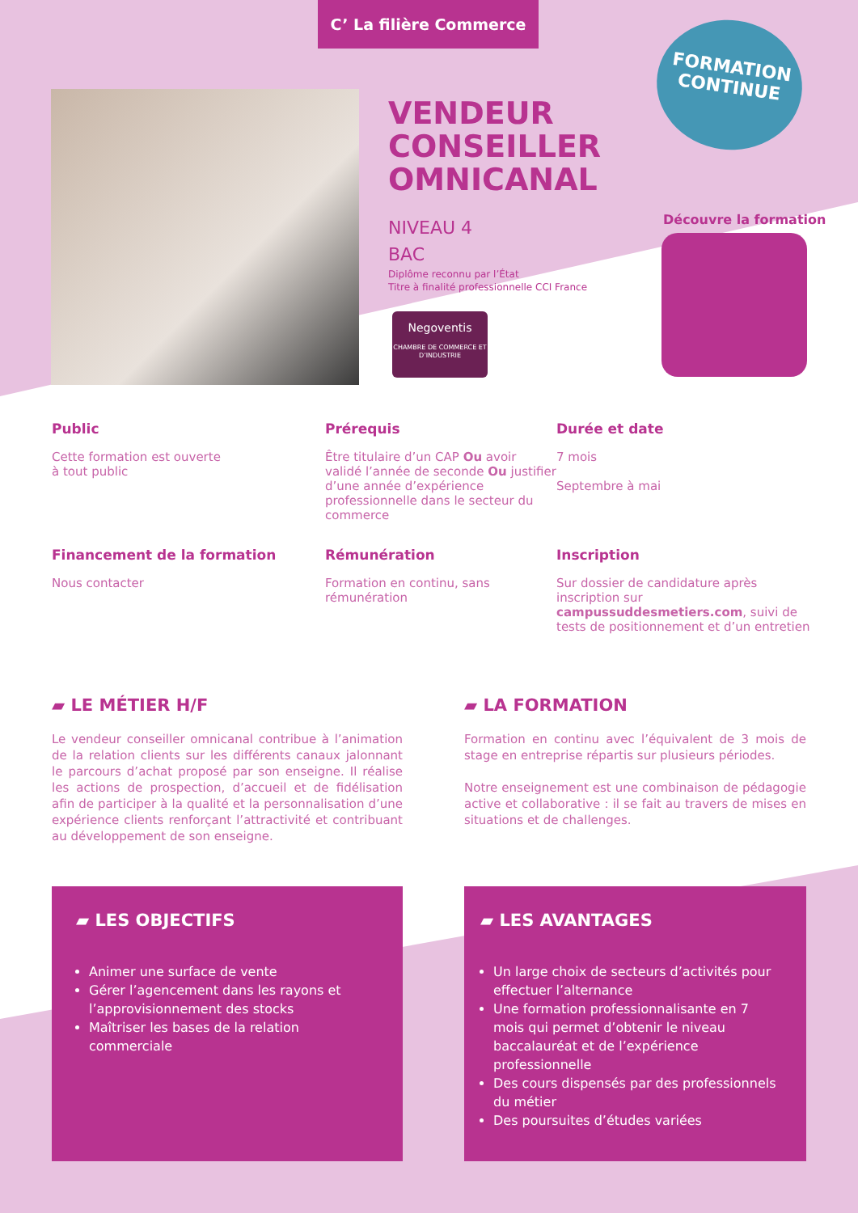C’ La filière Commerce
VENDEUR
CONSEILLER
OMNICANAL
NIVEAU 4
BAC
Diplôme reconnu par l’État
Titre à finalité professionnelle CCI France
Negoventis
CHAMBRE DE COMMERCE ET D’INDUSTRIE
FORMATION
CONTINUE
Découvre la formation
Public
Cette formation est ouverte
à tout public
Prérequis
Être titulaire d’un CAP Ou avoir validé l’année de seconde Ou justifier d’une année d’expérience professionnelle dans le secteur du commerce
Durée et date
7 mois
Septembre à mai
Financement de la formation
Nous contacter
Rémunération
Formation en continu, sans rémunération
Inscription
Sur dossier de candidature après inscription sur campussuddesmetiers.com, suivi de tests de positionnement et d’un entretien
▰ LE MÉTIER H/F
Le vendeur conseiller omnicanal contribue à l’animation de la relation clients sur les différents canaux jalonnant le parcours d’achat proposé par son enseigne. Il réalise les actions de prospection, d’accueil et de fidélisation afin de participer à la qualité et la personnalisation d’une expérience clients renforçant l’attractivité et contribuant au développement de son enseigne.
▰ LA FORMATION
Formation en continu avec l’équivalent de 3 mois de stage en entreprise répartis sur plusieurs périodes.
Notre enseignement est une combinaison de pédagogie active et collaborative : il se fait au travers de mises en situations et de challenges.
▰ LES OBJECTIFS
Animer une surface de vente
Gérer l’agencement dans les rayons et l’approvisionnement des stocks
Maîtriser les bases de la relation commerciale
▰ LES AVANTAGES
Un large choix de secteurs d’activités pour effectuer l’alternance
Une formation professionnalisante en 7 mois qui permet d’obtenir le niveau baccalauréat et de l’expérience professionnelle
Des cours dispensés par des professionnels du métier
Des poursuites d’études variées